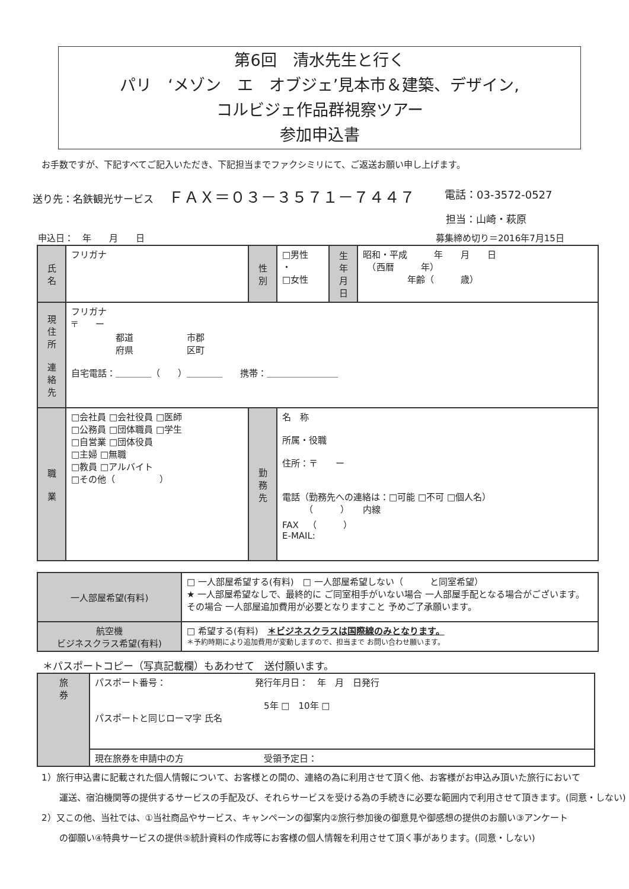第6回　清水先生と行く
パリ　‘メゾン　エ　オブジェ’見本市＆建築、デザイン,
コルビジェ作品群視察ツアー
参加申込書
お手数ですが、下記すべてご記入いただき、下記担当までファクシミリにて、ご返送お願い申し上げます。
送り先：名鉄観光サービス ＦＡＸ＝０３－３５７１－７４４７
電話：03-3572-0527
担当：山崎・萩原
申込日：　年　　月　　日 募集締め切り＝2016年7月15日
| 氏 名 | フリガナ | 性 別 | □男性 ・ □女性 | 生 年 月 日 | 昭和・平成 年 月 日 （西暦 年） 年齢（ 歳） |
| 現 住 所 連 絡 先 | フリガナ 〒 ー 都道 市郡 府県 区町 自宅電話：＿＿＿＿（ ）＿＿＿＿ 携帯：＿＿＿＿＿＿＿＿ | | | | |
| 職 業 | □会社員 □会社役員 □医師 □公務員 □団体職員 □学生 □自営業 □団体役員 □主婦 □無職 □教員 □アルバイト □その他（ ） | 勤 務 先 | 名 称 所属・役職 住所：〒 ー 電話（勤務先への連絡は：□可能 □不可 □個人名） （ ） 内線 FAX （ ） E-MAIL: | | |
| 一人部屋希望(有料) | □ 一人部屋希望する(有料) □ 一人部屋希望しない（ と同室希望） ★ 一人部屋希望なしで、最終的に ご同室相手がいない場合 一人部屋手配となる場合がございます。その場合 一人部屋追加費用が必要となりますこと 予めご了承願います。 |
| 航空機 ビジネスクラス希望(有料) | □ 希望する(有料) ＊ビジネスクラスは国際線のみとなります。 ＊予約時期により追加費用が変動しますので、担当まで お問い合わせ願います。 |
＊パスポートコピー（写真記載欄）もあわせて　送付願います。
| 旅 券 | パスポート番号： 発行年月日： 年 月 日発行 5年 □ 10年 □ パスポートと同じローマ字 氏名 |
| | 現在旅券を申請中の方 受領予定日： |
1）旅行申込書に記載された個人情報について、お客様との間の、連絡の為に利用させて頂く他、お客様がお申込み頂いた旅行において
　　運送、宿泊機関等の提供するサービスの手配及び、それらサービスを受ける為の手続きに必要な範囲内で利用させて頂きます。(同意・しない)
2）又この他、当社では、①当社商品やサービス、キャンペーンの御案内②旅行参加後の御意見や御感想の提供のお願い③アンケート
　　の御願い④特典サービスの提供⑤統計資料の作成等にお客様の個人情報を利用させて頂く事があります。(同意・しない)